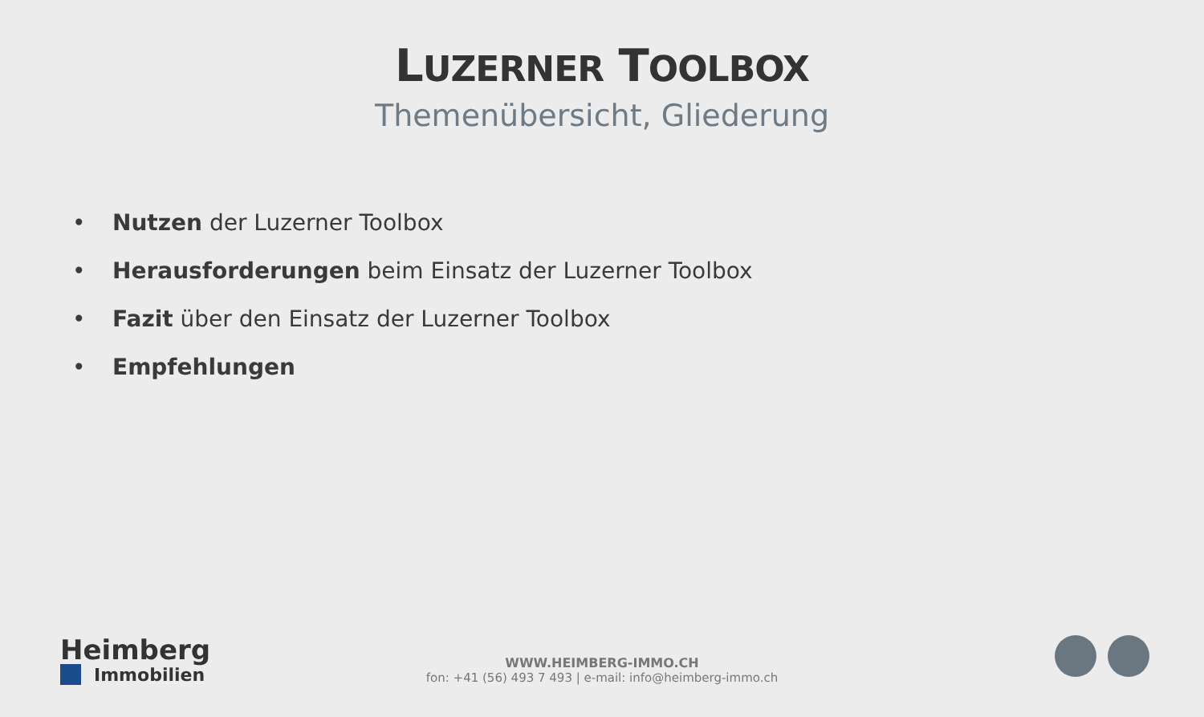LUZERNER TOOLBOX
Themenübersicht, Gliederung
• Nutzen der Luzerner Toolbox
• Herausforderungen beim Einsatz der Luzerner Toolbox
• Fazit über den Einsatz der Luzerner Toolbox
• Empfehlungen
Heimberg
Immobilien
WWW.HEIMBERG-IMMO.CH
fon: +41 (56) 493 7 493 | e-mail: info@heimberg-immo.ch